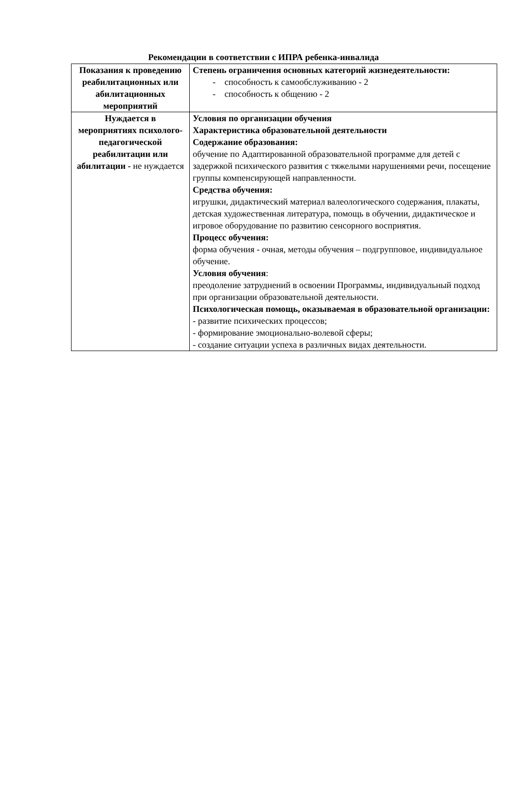Рекомендации в соответствии с ИПРА ребенка-инвалида
| Показания к проведению реабилитационных или абилитационных мероприятий | Степень ограничения основных категорий жизнедеятельности: - способность к самообслуживанию - 2 - способность к общению - 2 |
| Нуждается в мероприятиях психолого-педагогической реабилитации или абилитации - не нуждается | Условия по организации обучения Характеристика образовательной деятельности Содержание образования: обучение по Адаптированной образовательной программе для детей с задержкой психического развития с тяжелыми нарушениями речи, посещение группы компенсирующей направленности. Средства обучения: игрушки, дидактический материал валеологического содержания, плакаты, детская художественная литература, помощь в обучении, дидактическое и игровое оборудование по развитию сенсорного восприятия. Процесс обучения: форма обучения - очная, методы обучения – подгрупповое, индивидуальное обучение. Условия обучения : преодоление затруднений в освоении Программы, индивидуальный подход при организации образовательной деятельности. Психологическая помощь, оказываемая в образовательной организации: - развитие психических процессов; - формирование эмоционально-волевой сферы; - создание ситуации успеха в различных видах деятельности. |